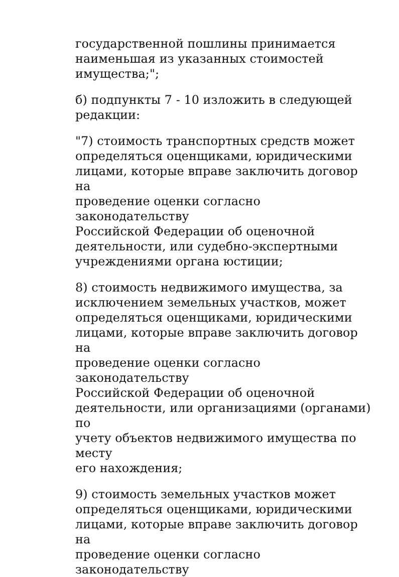государственной пошлины принимается
наименьшая из указанных стоимостей
имущества;";
б) подпункты 7 - 10 изложить в следующей
редакции:
"7) стоимость транспортных средств может
определяться оценщиками, юридическими
лицами, которые вправе заключить договор на
проведение оценки согласно законодательству
Российской Федерации об оценочной
деятельности, или судебно-экспертными
учреждениями органа юстиции;
8) стоимость недвижимого имущества, за
исключением земельных участков, может
определяться оценщиками, юридическими
лицами, которые вправе заключить договор на
проведение оценки согласно законодательству
Российской Федерации об оценочной
деятельности, или организациями (органами) по
учету объектов недвижимого имущества по месту
его нахождения;
9) стоимость земельных участков может
определяться оценщиками, юридическими
лицами, которые вправе заключить договор на
проведение оценки согласно законодательству